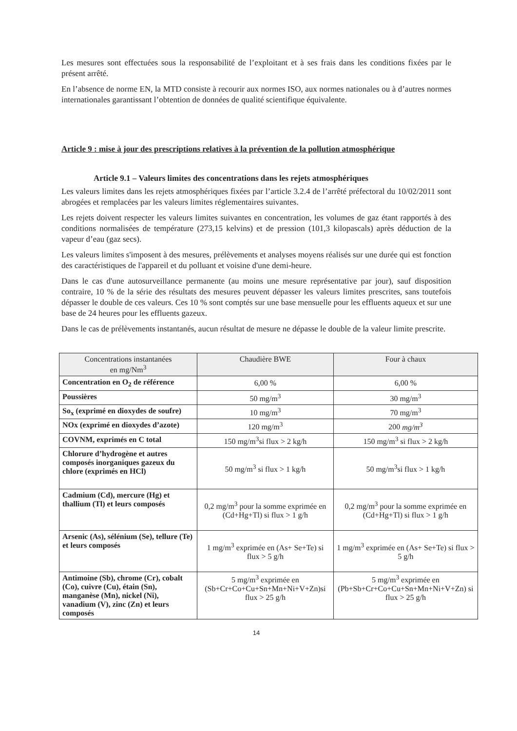Les mesures sont effectuées sous la responsabilité de l’exploitant et à ses frais dans les conditions fixées par le présent arrêté.
En l’absence de norme EN, la MTD consiste à recourir aux normes ISO, aux normes nationales ou à d’autres normes internationales garantissant l’obtention de données de qualité scientifique équivalente.
Article 9 : mise à jour des prescriptions relatives à la prévention de la pollution atmosphérique
Article 9.1 – Valeurs limites des concentrations dans les rejets atmosphériques
Les valeurs limites dans les rejets atmosphériques fixées par l’article 3.2.4 de l’arrêté préfectoral du 10/02/2011 sont abrogées et remplacées par les valeurs limites réglementaires suivantes.
Les rejets doivent respecter les valeurs limites suivantes en concentration, les volumes de gaz étant rapportés à des conditions normalisées de température (273,15 kelvins) et de pression (101,3 kilopascals) après déduction de la vapeur d’eau (gaz secs).
Les valeurs limites s'imposent à des mesures, prélèvements et analyses moyens réalisés sur une durée qui est fonction des caractéristiques de l'appareil et du polluant et voisine d'une demi-heure.
Dans le cas d'une autosurveillance permanente (au moins une mesure représentative par jour), sauf disposition contraire, 10 % de la série des résultats des mesures peuvent dépasser les valeurs limites prescrites, sans toutefois dépasser le double de ces valeurs. Ces 10 % sont comptés sur une base mensuelle pour les effluents aqueux et sur une base de 24 heures pour les effluents gazeux.
Dans le cas de prélèvements instantanés, aucun résultat de mesure ne dépasse le double de la valeur limite prescrite.
| Concentrations instantanées en mg/Nm<sup>3</sup> | Chaudière BWE | Four à chaux |
| --- | --- | --- |
| Concentration en O<sub>2</sub> de référence | 6,00 % | 6,00 % |
| Poussières | 50 mg/m<sup>3</sup> | 30 mg/m<sup>3</sup> |
| So<sub>x</sub> (exprimé en dioxydes de soufre) | 10 mg/m<sup>3</sup> | 70 mg/m<sup>3</sup> |
| NOx (exprimé en dioxydes d’azote) | 120 mg/m<sup>3</sup> | 200 mg/m<sup>3</sup> |
| COVNM, exprimés en C total | 150 mg/m<sup>3</sup>si flux > 2 kg/h | 150 mg/m<sup>3</sup> si flux > 2 kg/h |
| Chlorure d’hydrogène et autres composés inorganiques gazeux du chlore (exprimés en HCl) | 50 mg/m<sup>3</sup> si flux > 1 kg/h | 50 mg/m<sup>3</sup>si flux > 1 kg/h |
| Cadmium (Cd), mercure (Hg) et thallium (Tl) et leurs composés | 0,2 mg/m<sup>3</sup> pour la somme exprimée en (Cd+Hg+Tl) si flux > 1 g/h | 0,2 mg/m<sup>3</sup> pour la somme exprimée en (Cd+Hg+Tl) si flux > 1 g/h |
| Arsenic (As), sélénium (Se), tellure (Te) et leurs composés | 1 mg/m<sup>3</sup> exprimée en (As+ Se+Te) si flux > 5 g/h | 1 mg/m<sup>3</sup> exprimée en (As+ Se+Te) si flux > 5 g/h |
| Antimoine (Sb), chrome (Cr), cobalt (Co), cuivre (Cu), étain (Sn), manganèse (Mn), nickel (Ni), vanadium (V), zinc (Zn) et leurs composés | 5 mg/m<sup>3</sup> exprimée en (Sb+Cr+Co+Cu+Sn+Mn+Ni+V+Zn)si flux > 25 g/h | 5 mg/m<sup>3</sup> exprimée en (Pb+Sb+Cr+Co+Cu+Sn+Mn+Ni+V+Zn) si flux > 25 g/h |
14